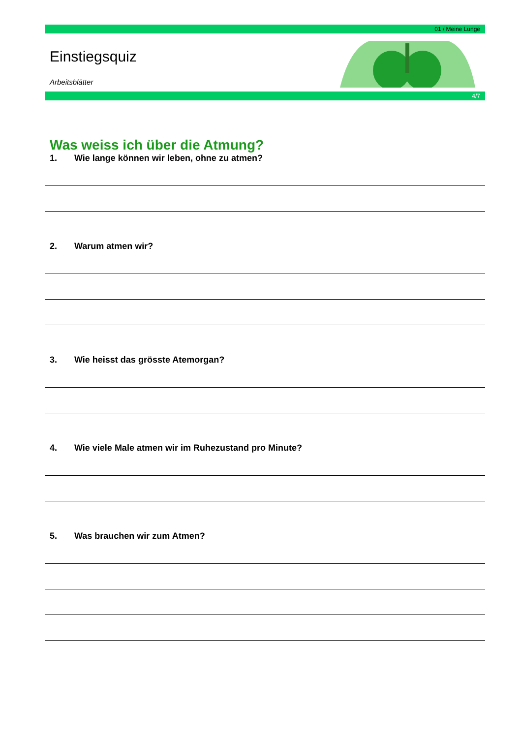01 / Meine Lunge
Einstiegsquiz
Arbeitsblätter
4/7
Was weiss ich über die Atmung?
1. Wie lange können wir leben, ohne zu atmen?
2. Warum atmen wir?
3. Wie heisst das grösste Atemorgan?
4. Wie viele Male atmen wir im Ruhezustand pro Minute?
5. Was brauchen wir zum Atmen?